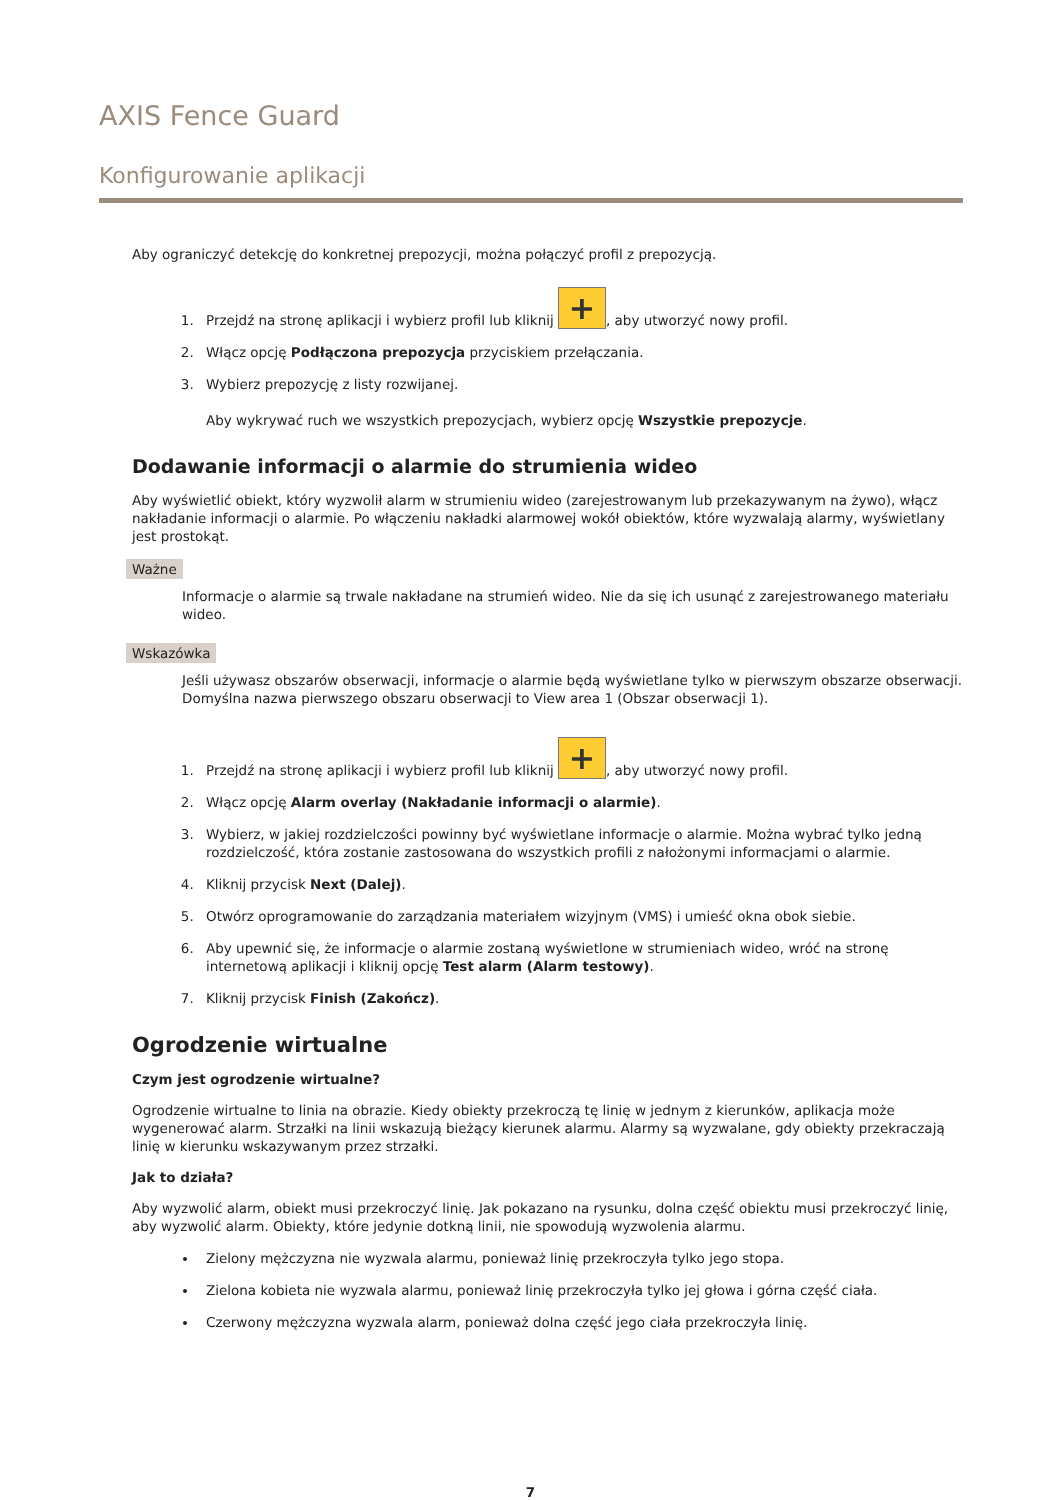AXIS Fence Guard
Konfigurowanie aplikacji
Aby ograniczyć detekcję do konkretnej prepozycji, można połączyć profil z prepozycją.
1. Przejdź na stronę aplikacji i wybierz profil lub kliknij +, aby utworzyć nowy profil.
2. Włącz opcję Podłączona prepozycja przyciskiem przełączania.
3. Wybierz prepozycję z listy rozwijanej.
Aby wykrywać ruch we wszystkich prepozycjach, wybierz opcję Wszystkie prepozycje.
Dodawanie informacji o alarmie do strumienia wideo
Aby wyświetlić obiekt, który wyzwolił alarm w strumieniu wideo (zarejestrowanym lub przekazywanym na żywo), włącz nakładanie informacji o alarmie. Po włączeniu nakładki alarmowej wokół obiektów, które wyzwalają alarmy, wyświetlany jest prostokąt.
Ważne
Informacje o alarmie są trwale nakładane na strumień wideo. Nie da się ich usunąć z zarejestrowanego materiału wideo.
Wskazówka
Jeśli używasz obszarów obserwacji, informacje o alarmie będą wyświetlane tylko w pierwszym obszarze obserwacji. Domyślna nazwa pierwszego obszaru obserwacji to View area 1 (Obszar obserwacji 1).
1. Przejdź na stronę aplikacji i wybierz profil lub kliknij +, aby utworzyć nowy profil.
2. Włącz opcję Alarm overlay (Nakładanie informacji o alarmie).
3. Wybierz, w jakiej rozdzielczości powinny być wyświetlane informacje o alarmie. Można wybrać tylko jedną rozdzielczość, która zostanie zastosowana do wszystkich profili z nałożonymi informacjami o alarmie.
4. Kliknij przycisk Next (Dalej).
5. Otwórz oprogramowanie do zarządzania materiałem wizyjnym (VMS) i umieść okna obok siebie.
6. Aby upewnić się, że informacje o alarmie zostaną wyświetlone w strumieniach wideo, wróć na stronę internetową aplikacji i kliknij opcję Test alarm (Alarm testowy).
7. Kliknij przycisk Finish (Zakończ).
Ogrodzenie wirtualne
Czym jest ogrodzenie wirtualne?
Ogrodzenie wirtualne to linia na obrazie. Kiedy obiekty przekroczą tę linię w jednym z kierunków, aplikacja może wygenerować alarm. Strzałki na linii wskazują bieżący kierunek alarmu. Alarmy są wyzwalane, gdy obiekty przekraczają linię w kierunku wskazywanym przez strzałki.
Jak to działa?
Aby wyzwolić alarm, obiekt musi przekroczyć linię. Jak pokazano na rysunku, dolna część obiektu musi przekroczyć linię, aby wyzwolić alarm. Obiekty, które jedynie dotkną linii, nie spowodują wyzwolenia alarmu.
Zielony mężczyzna nie wyzwala alarmu, ponieważ linię przekroczyła tylko jego stopa.
Zielona kobieta nie wyzwala alarmu, ponieważ linię przekroczyła tylko jej głowa i górna część ciała.
Czerwony mężczyzna wyzwala alarm, ponieważ dolna część jego ciała przekroczyła linię.
7